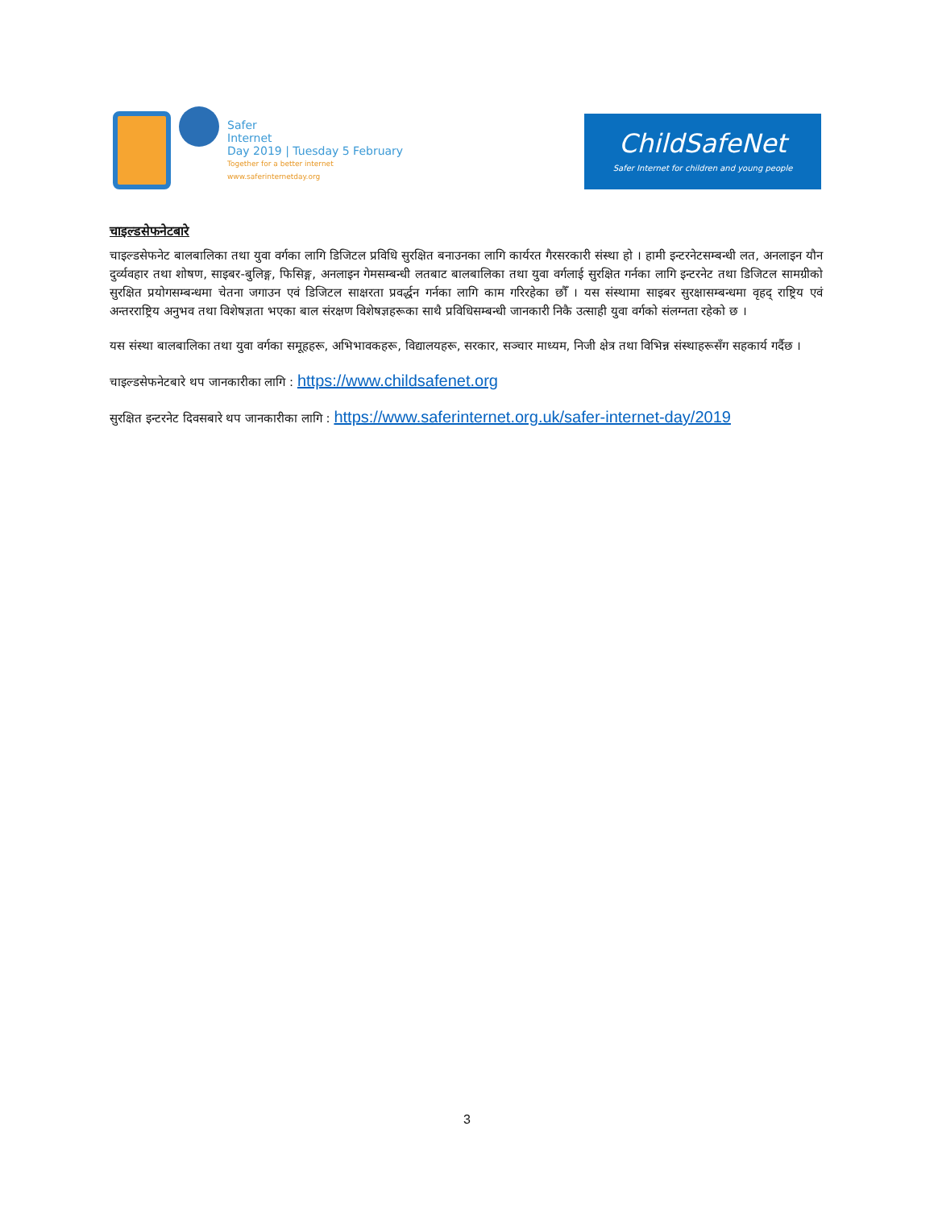Safer
Internet
Day 2019 | Tuesday 5 February
Together for a better internet
www.saferinternetday.org
ChildSafeNet
Safer Internet for children and young people
चाइल्डसेफनेटबारे
चाइल्डसेफनेट बालबालिका तथा युवा वर्गका लागि डिजिटल प्रविधि सुरक्षित बनाउनका लागि कार्यरत गैरसरकारी संस्था हो । हामी इन्टरनेटसम्बन्धी लत, अनलाइन यौन दुर्व्यवहार तथा शोषण, साइबर-बुलिङ्ग, फिसिङ्ग, अनलाइन गेमसम्बन्धी लतबाट बालबालिका तथा युवा वर्गलाई सुरक्षित गर्नका लागि इन्टरनेट तथा डिजिटल सामग्रीको सुरक्षित प्रयोगसम्बन्धमा चेतना जगाउन एवं डिजिटल साक्षरता प्रवर्द्धन गर्नका लागि काम गरिरहेका छौँ । यस संस्थामा साइबर सुरक्षासम्बन्धमा वृहद् राष्ट्रिय एवं अन्तरराष्ट्रिय अनुभव तथा विशेषज्ञता भएका बाल संरक्षण विशेषज्ञहरूका साथै प्रविधिसम्बन्धी जानकारी निकै उत्साही युवा वर्गको संलग्नता रहेको छ ।
यस संस्था बालबालिका तथा युवा वर्गका समूहहरू, अभिभावकहरू, विद्यालयहरू, सरकार, सञ्चार माध्यम, निजी क्षेत्र तथा विभिन्न संस्थाहरूसँग सहकार्य गर्दैछ ।
चाइल्डसेफनेटबारे थप जानकारीका लागि : https://www.childsafenet.org
सुरक्षित इन्टरनेट दिवसबारे थप जानकारीका लागि : https://www.saferinternet.org.uk/safer-internet-day/2019
3